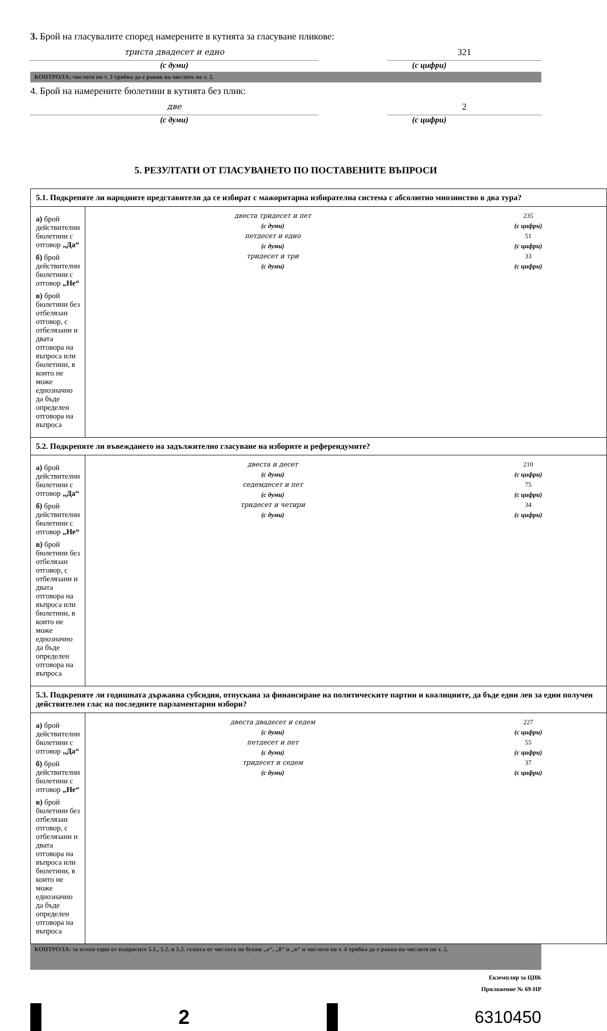3. Брой на гласувалите според намерените в кутията за гласуване пликове:
триста двадесет и едно 321
(с думи) (с цифри)
КОНТРОЛА: числото по т. 3 трябва да е равно на числото по т. 2.
4. Брой на намерените бюлетини в кутията без плик:
две 2
(с думи) (с цифри)
5. РЕЗУЛТАТИ ОТ ГЛАСУВАНЕТО ПО ПОСТАВЕНИТЕ ВЪПРОСИ
| 5.1. Подкрепяте ли народните представители да се избират с мажоритарна избирателна система с абсолютно мнозинство в два тура? | |
| а) брой действителни бюлетини с отговор „Да“ б) брой действителни бюлетини с отговор „Не“ в) брой бюлетини без отбелязан отговор, с отбелязани и двата отговора на въпроса или бюлетини, в които не може еднозначно да бъде определен отговора на въпроса | / двеста тридесет и пет / 235 / / (с думи) / (с цифри) / / петдесет и едно / 51 / / (с думи) / (с цифри) / / тридесет и три / 33 / / (с думи) / (с цифри) / |
| 5.2. Подкрепяте ли въвеждането на задължително гласуване на изборите и референдумите? | |
| а) брой действителни бюлетини с отговор „Да“ б) брой действителни бюлетини с отговор „Не“ в) брой бюлетини без отбелязан отговор, с отбелязани и двата отговора на въпроса или бюлетини, в които не може еднозначно да бъде определен отговора на въпроса | / двеста и десет / 210 / / (с думи) / (с цифри) / / седемдесет и пет / 75 / / (с думи) / (с цифри) / / тридесет и четири / 34 / / (с думи) / (с цифри) / |
| 5.3. Подкрепяте ли годишната държавна субсидия, отпускана за финансиране на политическите партии и коалициите, да бъде един лев за един получен действителен глас на последните парламентарни избори? | |
| а) брой действителни бюлетини с отговор „Да“ б) брой действителни бюлетини с отговор „Не“ в) брой бюлетини без отбелязан отговор, с отбелязани и двата отговора на въпроса или бюлетини, в които не може еднозначно да бъде определен отговора на въпроса | / двеста двадесет и седем / 227 / / (с думи) / (с цифри) / / петдесет и пет / 55 / / (с думи) / (с цифри) / / тридесет и седем / 37 / / (с думи) / (с цифри) / |
КОНТРОЛА: за всеки един от въпросите 5.1., 5.2. и 5.3. сумата от числата по букви „а“, „б“ и „в“ и числото по т. 4 трябва да е равна на числото по т. 2.
Екземпляр за ЦИК
Приложение № 69-НР
2
6310450